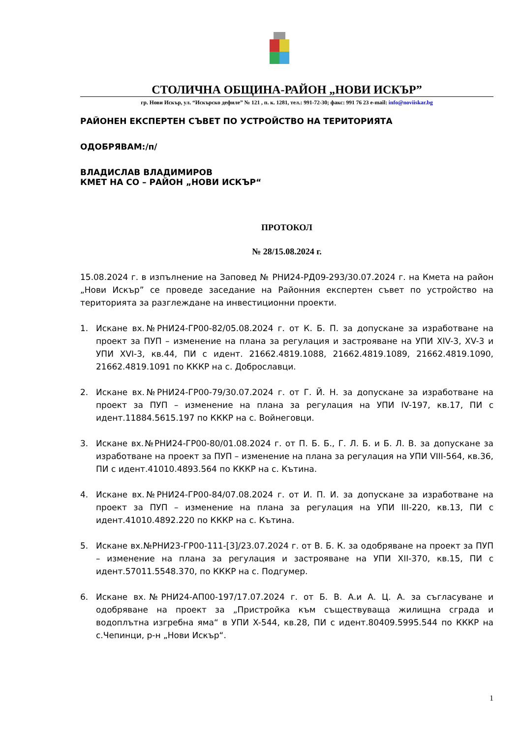СТОЛИЧНА ОБЩИНА-РАЙОН „НОВИ ИСКЪР”
гр. Нови Искър, ул. “Искърско дефиле” № 121 , п. к. 1281, тел.: 991-72-30; факс: 991 76 23 e-mail: info@noviiskar.bg
РАЙОНЕН ЕКСПЕРТЕН СЪВЕТ ПО УСТРОЙСТВО НА ТЕРИТОРИЯТА
ОДОБРЯВАМ:/п/
ВЛАДИСЛАВ ВЛАДИМИРОВ
КМЕТ НА СО – РАЙОН „НОВИ ИСКЪР“
ПРОТОКОЛ
№ 28/15.08.2024 г.
15.08.2024 г. в изпълнение на Заповед № РНИ24-РД09-293/30.07.2024 г. на Кмета на район „Нови Искър” се проведе заседание на Районния експертен съвет по устройство на територията за разглеждане на инвестиционни проекти.
1. Искане вх.№РНИ24-ГР00-82/05.08.2024 г. от К. Б. П. за допускане за изработване на проект за ПУП – изменение на плана за регулация и застрояване на УПИ XIV-3, XV-3 и УПИ XVI-3, кв.44, ПИ с идент. 21662.4819.1088, 21662.4819.1089, 21662.4819.1090, 21662.4819.1091 по КККР на с. Доброславци.
2. Искане вх.№РНИ24-ГР00-79/30.07.2024 г. от Г. Й. Н. за допускане за изработване на проект за ПУП – изменение на плана за регулация на УПИ IV-197, кв.17, ПИ с идент.11884.5615.197 по КККР на с. Войнеговци.
3. Искане вх.№РНИ24-ГР00-80/01.08.2024 г. от П. Б. Б., Г. Л. Б. и Б. Л. В. за допускане за изработване на проект за ПУП – изменение на плана за регулация на УПИ VIII-564, кв.36, ПИ с идент.41010.4893.564 по КККР на с. Кътина.
4. Искане вх.№РНИ24-ГР00-84/07.08.2024 г. от И. П. И. за допускане за изработване на проект за ПУП – изменение на плана за регулация на УПИ III-220, кв.13, ПИ с идент.41010.4892.220 по КККР на с. Кътина.
5. Искане вх.№РНИ23-ГР00-111-[3]/23.07.2024 г. от В. Б. К. за одобряване на проект за ПУП – изменение на плана за регулация и застрояване на УПИ XII-370, кв.15, ПИ с идент.57011.5548.370, по КККР на с. Подгумер.
6. Искане вх.№РНИ24-АП00-197/17.07.2024 г. от Б. В. А.и А. Ц. А. за съгласуване и одобряване на проект за „Пристройка към съществуваща жилищна сграда и водоплътна изгребна яма“ в УПИ X-544, кв.28, ПИ с идент.80409.5995.544 по КККР на с.Чепинци, р-н „Нови Искър“.
1